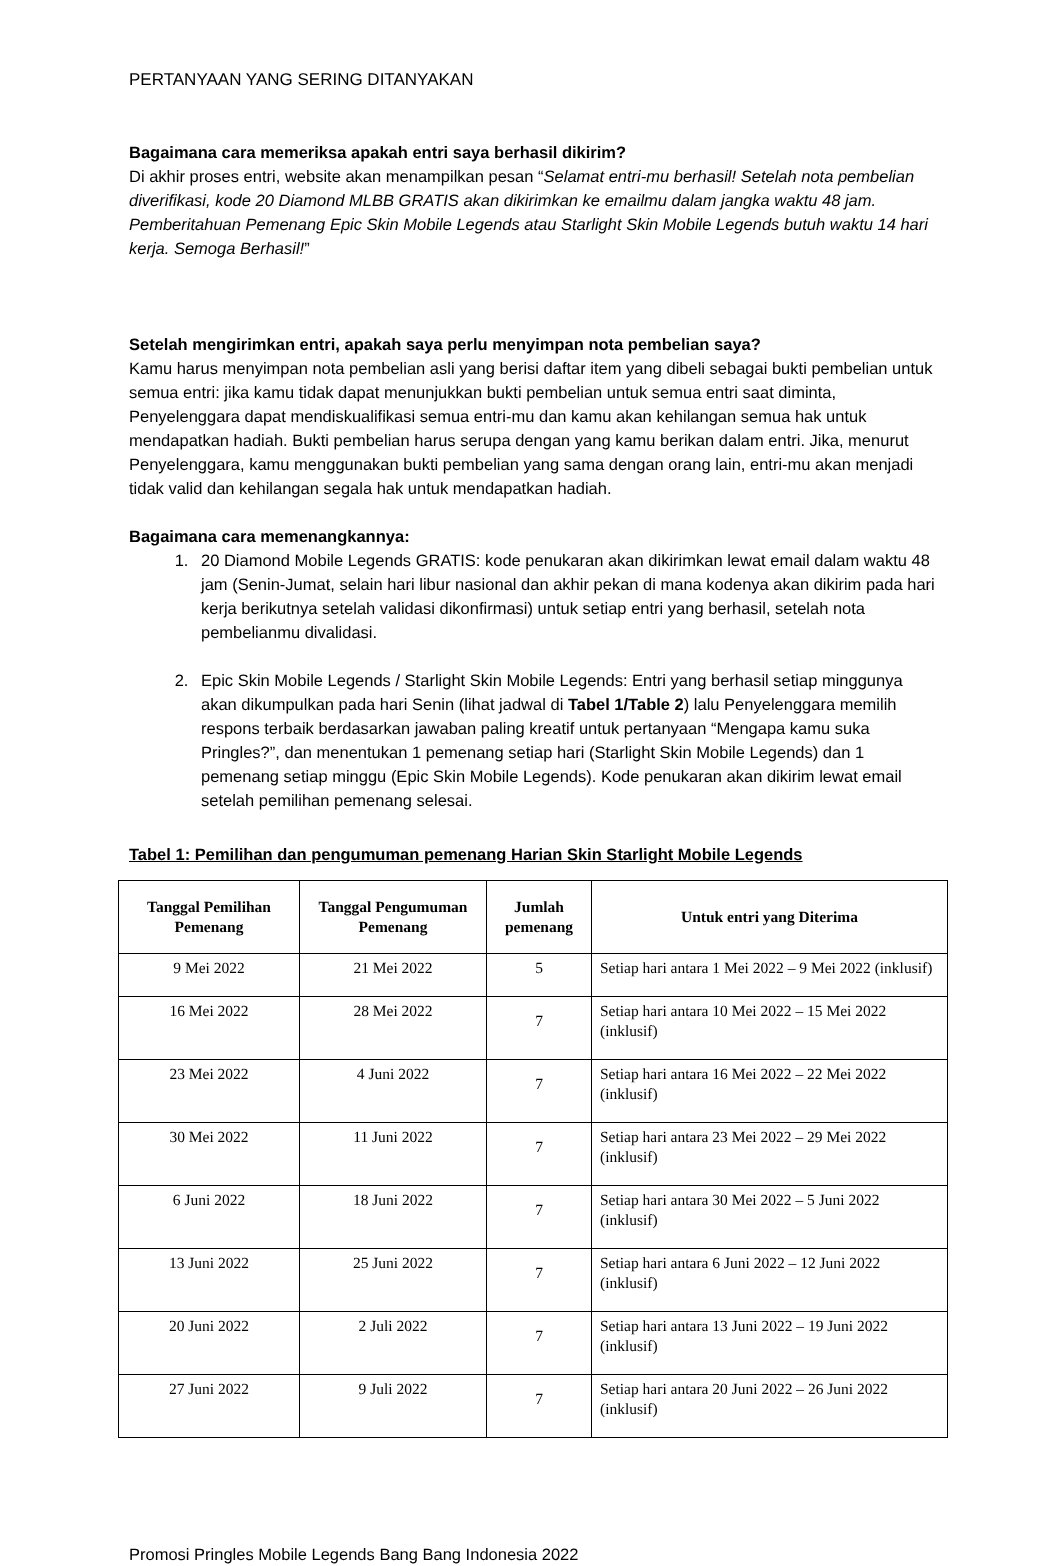PERTANYAAN YANG SERING DITANYAKAN
Bagaimana cara memeriksa apakah entri saya berhasil dikirim?
Di akhir proses entri, website akan menampilkan pesan “Selamat entri-mu berhasil! Setelah nota pembelian diverifikasi, kode 20 Diamond MLBB GRATIS akan dikirimkan ke emailmu dalam jangka waktu 48 jam. Pemberitahuan Pemenang Epic Skin Mobile Legends atau Starlight Skin Mobile Legends butuh waktu 14 hari kerja. Semoga Berhasil!”
Setelah mengirimkan entri, apakah saya perlu menyimpan nota pembelian saya?
Kamu harus menyimpan nota pembelian asli yang berisi daftar item yang dibeli sebagai bukti pembelian untuk semua entri: jika kamu tidak dapat menunjukkan bukti pembelian untuk semua entri saat diminta, Penyelenggara dapat mendiskualifikasi semua entri-mu dan kamu akan kehilangan semua hak untuk mendapatkan hadiah. Bukti pembelian harus serupa dengan yang kamu berikan dalam entri. Jika, menurut Penyelenggara, kamu menggunakan bukti pembelian yang sama dengan orang lain, entri-mu akan menjadi tidak valid dan kehilangan segala hak untuk mendapatkan hadiah.
Bagaimana cara memenangkannya:
1. 20 Diamond Mobile Legends GRATIS: kode penukaran akan dikirimkan lewat email dalam waktu 48 jam (Senin-Jumat, selain hari libur nasional dan akhir pekan di mana kodenya akan dikirim pada hari kerja berikutnya setelah validasi dikonfirmasi) untuk setiap entri yang berhasil, setelah nota pembelianmu divalidasi.
2. Epic Skin Mobile Legends / Starlight Skin Mobile Legends: Entri yang berhasil setiap minggunya akan dikumpulkan pada hari Senin (lihat jadwal di Tabel 1/Table 2) lalu Penyelenggara memilih respons terbaik berdasarkan jawaban paling kreatif untuk pertanyaan “Mengapa kamu suka Pringles?”, dan menentukan 1 pemenang setiap hari (Starlight Skin Mobile Legends) dan 1 pemenang setiap minggu (Epic Skin Mobile Legends). Kode penukaran akan dikirim lewat email setelah pemilihan pemenang selesai.
Tabel 1: Pemilihan dan pengumuman pemenang Harian Skin Starlight Mobile Legends
| Tanggal Pemilihan Pemenang | Tanggal Pengumuman Pemenang | Jumlah pemenang | Untuk entri yang Diterima |
| --- | --- | --- | --- |
| 9 Mei 2022 | 21 Mei 2022 | 5 | Setiap hari antara 1 Mei 2022 – 9 Mei 2022 (inklusif) |
| 16 Mei 2022 | 28 Mei 2022 | 7 | Setiap hari antara 10 Mei 2022 – 15 Mei 2022 (inklusif) |
| 23 Mei 2022 | 4 Juni 2022 | 7 | Setiap hari antara 16 Mei 2022 – 22 Mei 2022 (inklusif) |
| 30 Mei 2022 | 11 Juni 2022 | 7 | Setiap hari antara 23 Mei 2022 – 29 Mei 2022 (inklusif) |
| 6 Juni 2022 | 18 Juni 2022 | 7 | Setiap hari antara 30 Mei 2022 – 5 Juni 2022 (inklusif) |
| 13 Juni 2022 | 25 Juni 2022 | 7 | Setiap hari antara 6 Juni 2022 – 12 Juni 2022 (inklusif) |
| 20 Juni 2022 | 2 Juli 2022 | 7 | Setiap hari antara 13 Juni 2022 – 19 Juni 2022 (inklusif) |
| 27 Juni 2022 | 9 Juli 2022 | 7 | Setiap hari antara 20 Juni 2022 – 26 Juni 2022 (inklusif) |
Promosi Pringles Mobile Legends Bang Bang Indonesia 2022